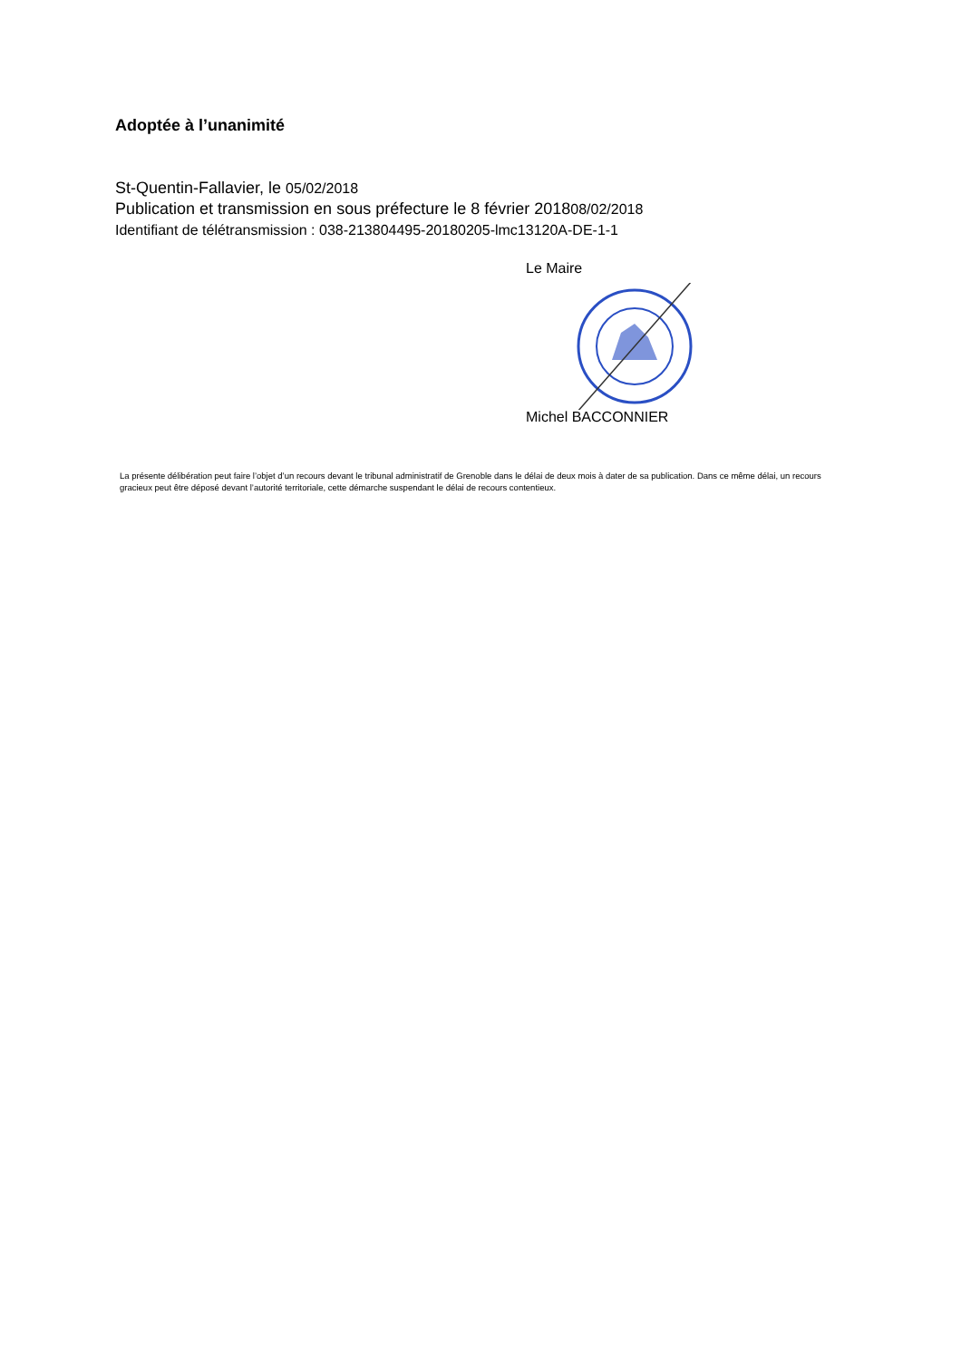Adoptée à l’unanimité
St-Quentin-Fallavier, le 05/02/2018
Publication et transmission en sous préfecture le 8 février 201808/02/2018
Identifiant de télétransmission : 038-213804495-20180205-lmc13120A-DE-1-1
Le Maire
Michel BACCONNIER
La présente délibération peut faire l’objet d’un recours devant le tribunal administratif de Grenoble dans le délai de deux mois à dater de sa publication. Dans ce même délai, un recours gracieux peut être déposé devant l’autorité territoriale, cette démarche suspendant le délai de recours contentieux.